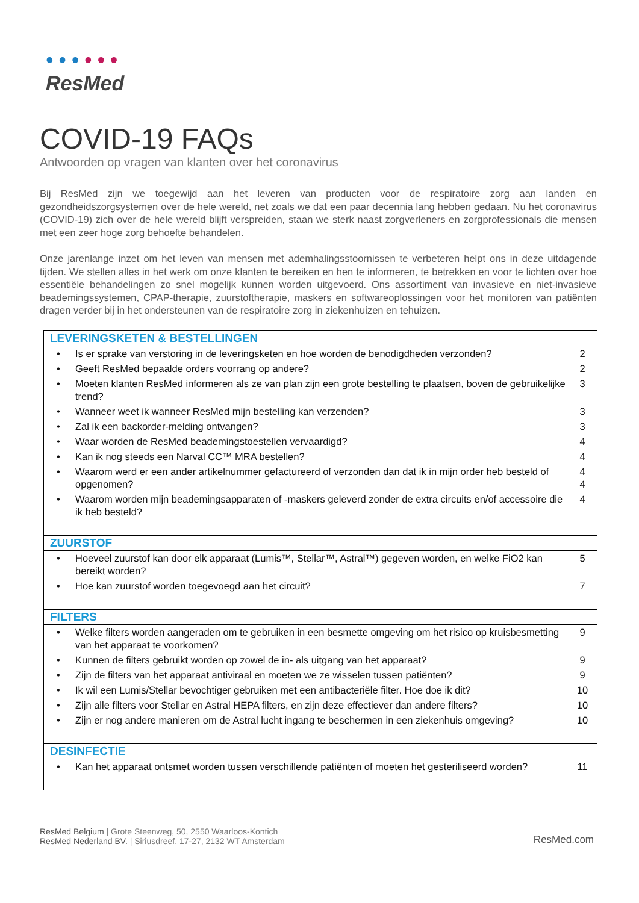• • • • • •
ResMed
COVID-19 FAQs
Antwoorden op vragen van klanten over het coronavirus
Bij ResMed zijn we toegewijd aan het leveren van producten voor de respiratoire zorg aan landen en gezondheidszorgsystemen over de hele wereld, net zoals we dat een paar decennia lang hebben gedaan. Nu het coronavirus (COVID-19) zich over de hele wereld blijft verspreiden, staan we sterk naast zorgverleners en zorgprofessionals die mensen met een zeer hoge zorg behoefte behandelen.
Onze jarenlange inzet om het leven van mensen met ademhalingsstoornissen te verbeteren helpt ons in deze uitdagende tijden. We stellen alles in het werk om onze klanten te bereiken en hen te informeren, te betrekken en voor te lichten over hoe essentiële behandelingen zo snel mogelijk kunnen worden uitgevoerd. Ons assortiment van invasieve en niet-invasieve beademingssystemen, CPAP-therapie, zuurstoftherapie, maskers en softwareoplossingen voor het monitoren van patiënten dragen verder bij in het ondersteunen van de respiratoire zorg in ziekenhuizen en tehuizen.
| LEVERINGSKETEN & BESTELLINGEN | | |
| --- | --- | --- |
| • | Is er sprake van verstoring in de leveringsketen en hoe worden de benodigdheden verzonden? | 2 |
| • | Geeft ResMed bepaalde orders voorrang op andere? | 2 |
| • | Moeten klanten ResMed informeren als ze van plan zijn een grote bestelling te plaatsen, boven de gebruikelijke trend? | 3 |
| • | Wanneer weet ik wanneer ResMed mijn bestelling kan verzenden? | 3 |
| • | Zal ik een backorder-melding ontvangen? | 3 |
| • | Waar worden de ResMed beademingstoestellen vervaardigd? | 4 |
| • | Kan ik nog steeds een Narval CC™ MRA bestellen? | 4 |
| • | Waarom werd er een ander artikelnummer gefactureerd of verzonden dan dat ik in mijn order heb besteld of opgenomen? | 4 4 |
| • | Waarom worden mijn beademingsapparaten of -maskers geleverd zonder de extra circuits en/of accessoire die ik heb besteld? | 4 |
| ZUURSTOF | | |
| • | Hoeveel zuurstof kan door elk apparaat (Lumis™, Stellar™, Astral™) gegeven worden, en welke FiO2 kan bereikt worden? | 5 |
| • | Hoe kan zuurstof worden toegevoegd aan het circuit? | 7 |
| FILTERS | | |
| • | Welke filters worden aangeraden om te gebruiken in een besmette omgeving om het risico op kruisbesmetting van het apparaat te voorkomen? | 9 |
| • | Kunnen de filters gebruikt worden op zowel de in- als uitgang van het apparaat? | 9 |
| • | Zijn de filters van het apparaat antiviraal en moeten we ze wisselen tussen patiënten? | 9 |
| • | Ik wil een Lumis/Stellar bevochtiger gebruiken met een antibacteriële filter. Hoe doe ik dit? | 10 |
| • | Zijn alle filters voor Stellar en Astral HEPA filters, en zijn deze effectiever dan andere filters? | 10 |
| • | Zijn er nog andere manieren om de Astral lucht ingang te beschermen in een ziekenhuis omgeving? | 10 |
| DESINFECTIE | | |
| • | Kan het apparaat ontsmet worden tussen verschillende patiënten of moeten het gesteriliseerd worden? | 11 |
ResMed Belgium | Grote Steenweg, 50, 2550 Waarloos-Kontich
ResMed Nederland BV. | Siriusdreef, 17-27, 2132 WT Amsterdam
ResMed.com